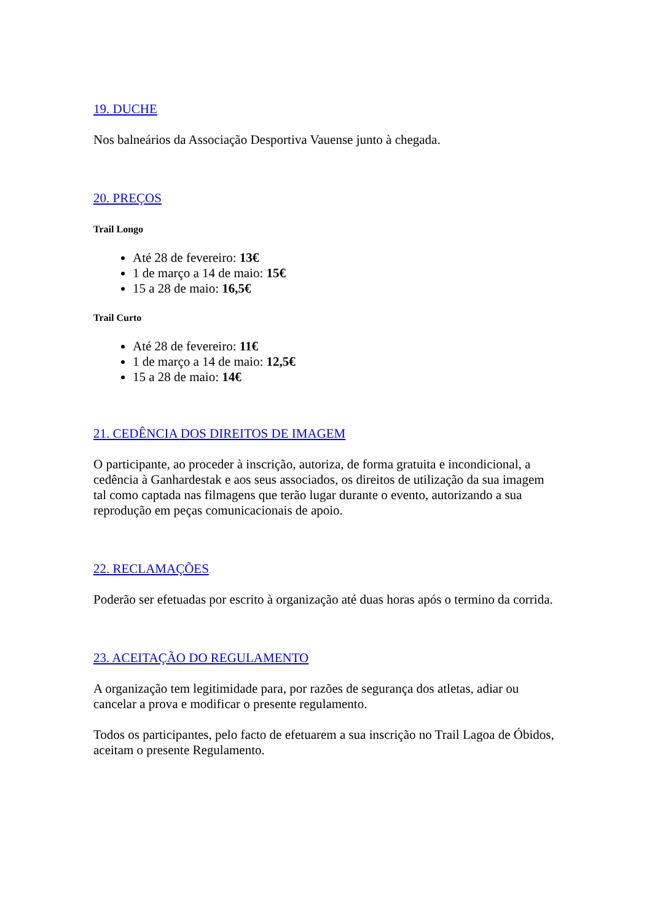19. DUCHE
Nos balneários da Associação Desportiva Vauense junto à chegada.
20. PREÇOS
Trail Longo
Até 28 de fevereiro: 13€
1 de março a 14 de maio: 15€
15 a 28 de maio: 16,5€
Trail Curto
Até 28 de fevereiro: 11€
1 de março a 14 de maio: 12,5€
15 a 28 de maio: 14€
21. CEDÊNCIA DOS DIREITOS DE IMAGEM
O participante, ao proceder à inscrição, autoriza, de forma gratuita e incondicional, a cedência à Ganhardestak e aos seus associados, os direitos de utilização da sua imagem tal como captada nas filmagens que terão lugar durante o evento, autorizando a sua reprodução em peças comunicacionais de apoio.
22. RECLAMAÇÕES
Poderão ser efetuadas por escrito à organização até duas horas após o termino da corrida.
23. ACEITAÇÃO DO REGULAMENTO
A organização tem legitimidade para, por razões de segurança dos atletas, adiar ou cancelar a prova e modificar o presente regulamento.
Todos os participantes, pelo facto de efetuarem a sua inscrição no Trail Lagoa de Óbidos, aceitam o presente Regulamento.